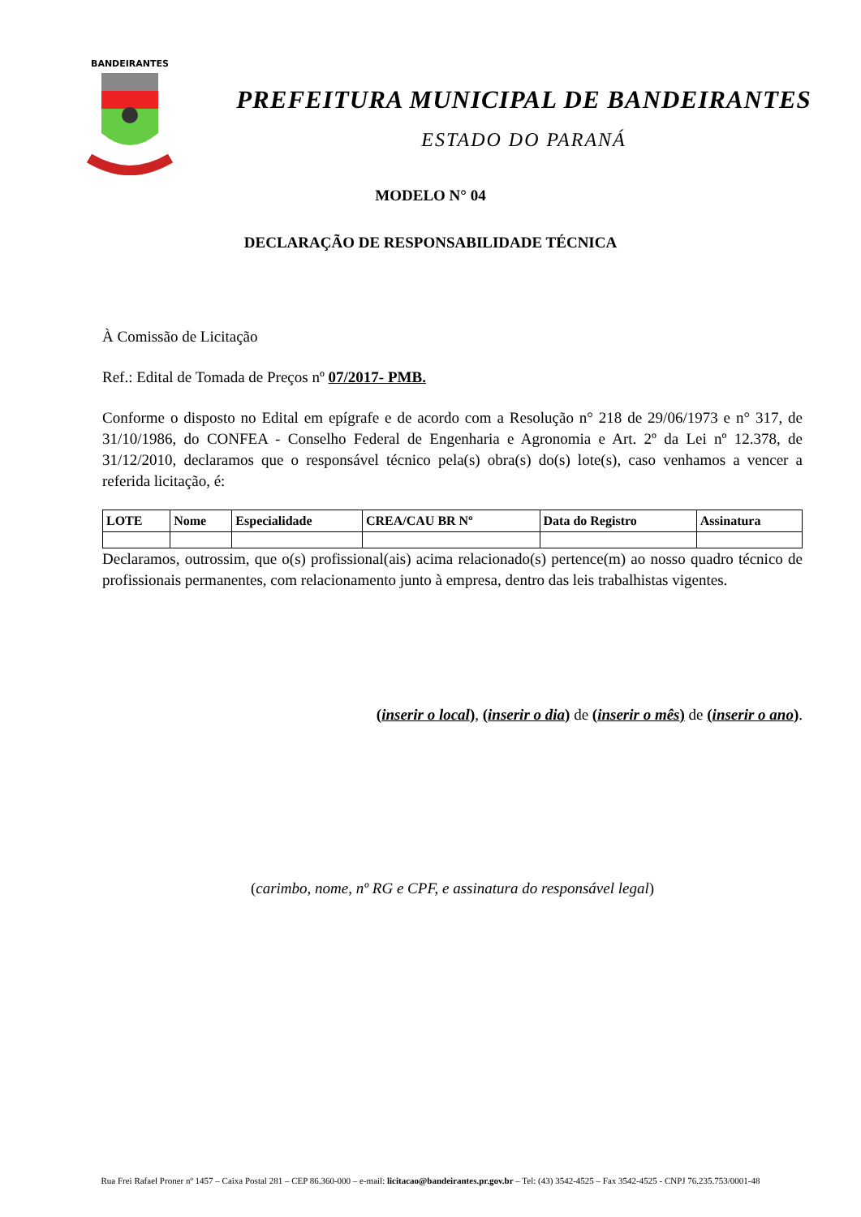BANDEIRANTES
PREFEITURA MUNICIPAL DE BANDEIRANTES
ESTADO DO PARANÁ
MODELO N° 04
DECLARAÇÃO DE RESPONSABILIDADE TÉCNICA
À Comissão de Licitação
Ref.: Edital de Tomada de Preços nº 07/2017- PMB.
Conforme o disposto no Edital em epígrafe e de acordo com a Resolução n° 218 de 29/06/1973 e n° 317, de 31/10/1986, do CONFEA - Conselho Federal de Engenharia e Agronomia e Art. 2º da Lei nº 12.378, de 31/12/2010, declaramos que o responsável técnico pela(s) obra(s) do(s) lote(s), caso venhamos a vencer a referida licitação, é:
| LOTE | Nome | Especialidade | CREA/CAU BR Nº | Data do Registro | Assinatura |
| --- | --- | --- | --- | --- | --- |
Declaramos, outrossim, que o(s) profissional(ais) acima relacionado(s) pertence(m) ao nosso quadro técnico de profissionais permanentes, com relacionamento junto à empresa, dentro das leis trabalhistas vigentes.
(inserir o local), (inserir o dia) de (inserir o mês) de (inserir o ano).
(carimbo, nome, nº RG e CPF, e assinatura do responsável legal)
Rua Frei Rafael Proner nº 1457 – Caixa Postal 281 – CEP 86.360-000 – e-mail: licitacao@bandeirantes.pr.gov.br – Tel: (43) 3542-4525 – Fax 3542-4525 - CNPJ 76.235.753/0001-48